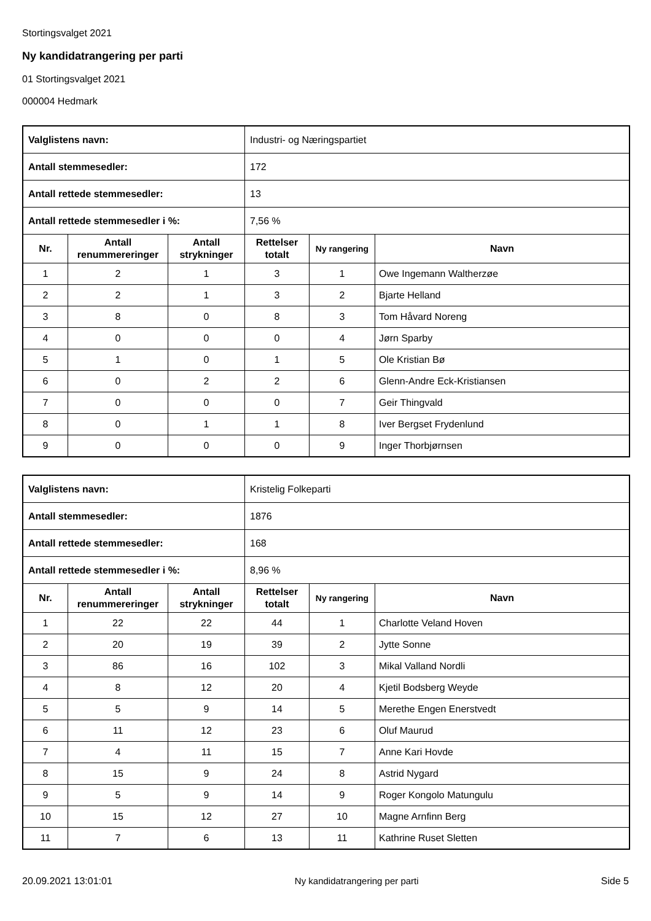Stortingsvalget 2021
Ny kandidatrangering per parti
01 Stortingsvalget 2021
000004 Hedmark
| Valglistens navn: | | | Industri- og Næringspartiet | | |
| Antall stemmesedler: | | | 172 | | |
| Antall rettede stemmesedler: | | | 13 | | |
| Antall rettede stemmesedler i %: | | | 7,56 % | | |
| Nr. | Antall renummereringer | Antall strykninger | Rettelser totalt | Ny rangering | Navn |
| 1 | 2 | 1 | 3 | 1 | Owe Ingemann Waltherzøe |
| 2 | 2 | 1 | 3 | 2 | Bjarte Helland |
| 3 | 8 | 0 | 8 | 3 | Tom Håvard Noreng |
| 4 | 0 | 0 | 0 | 4 | Jørn Sparby |
| 5 | 1 | 0 | 1 | 5 | Ole Kristian Bø |
| 6 | 0 | 2 | 2 | 6 | Glenn-Andre Eck-Kristiansen |
| 7 | 0 | 0 | 0 | 7 | Geir Thingvald |
| 8 | 0 | 1 | 1 | 8 | Iver Bergset Frydenlund |
| 9 | 0 | 0 | 0 | 9 | Inger Thorbjørnsen |
| Valglistens navn: | | | Kristelig Folkeparti | | |
| Antall stemmesedler: | | | 1876 | | |
| Antall rettede stemmesedler: | | | 168 | | |
| Antall rettede stemmesedler i %: | | | 8,96 % | | |
| Nr. | Antall renummereringer | Antall strykninger | Rettelser totalt | Ny rangering | Navn |
| 1 | 22 | 22 | 44 | 1 | Charlotte Veland Hoven |
| 2 | 20 | 19 | 39 | 2 | Jytte Sonne |
| 3 | 86 | 16 | 102 | 3 | Mikal Valland Nordli |
| 4 | 8 | 12 | 20 | 4 | Kjetil Bodsberg Weyde |
| 5 | 5 | 9 | 14 | 5 | Merethe Engen Enerstvedt |
| 6 | 11 | 12 | 23 | 6 | Oluf Maurud |
| 7 | 4 | 11 | 15 | 7 | Anne Kari Hovde |
| 8 | 15 | 9 | 24 | 8 | Astrid Nygard |
| 9 | 5 | 9 | 14 | 9 | Roger Kongolo Matungulu |
| 10 | 15 | 12 | 27 | 10 | Magne Arnfinn Berg |
| 11 | 7 | 6 | 13 | 11 | Kathrine Ruset Sletten |
20.09.2021 13:01:01 Ny kandidatrangering per parti Side 5